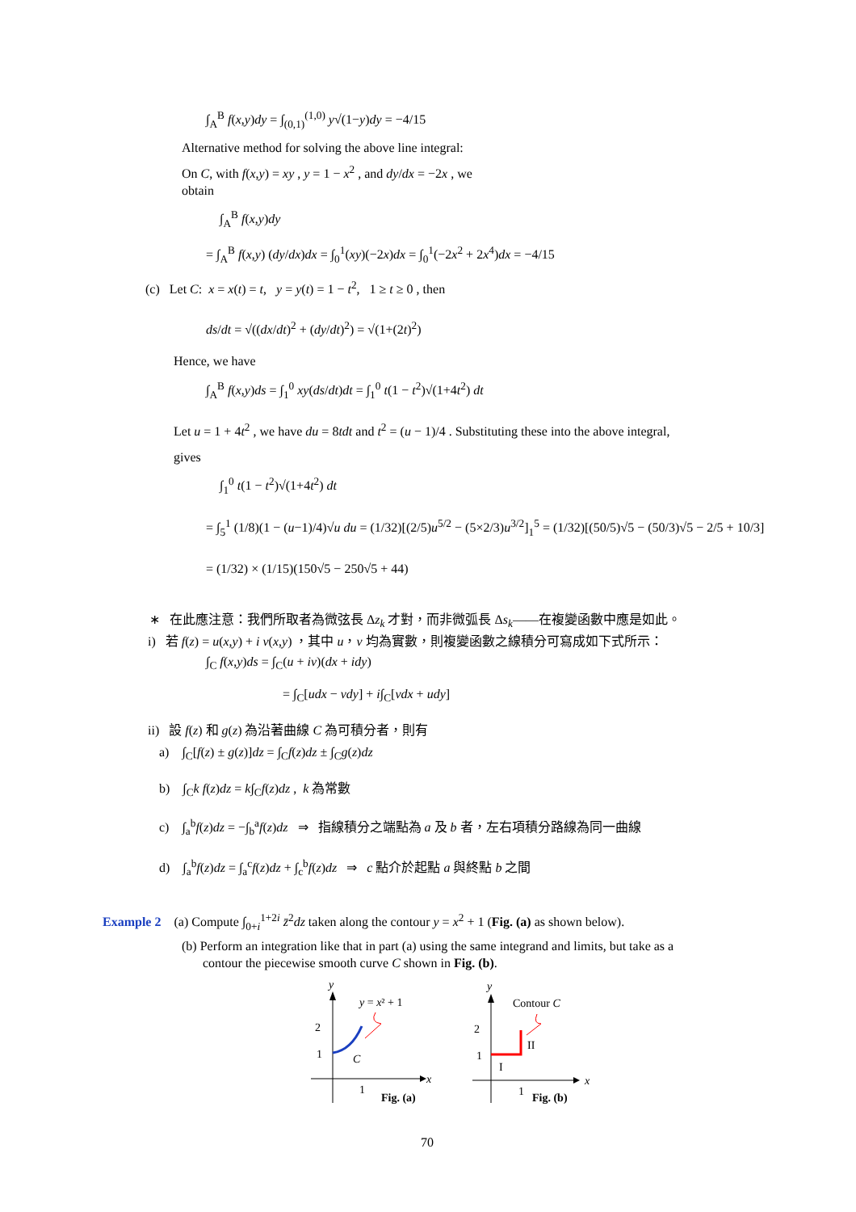∫<sub>A</sub><sup>B</sup> f(x,y)dy = ∫<sub>(0,1)</sub><sup>(1,0)</sup> y√(1−y)dy = −4/15
Alternative method for solving the above line integral:
On C, with f(x,y) = xy , y = 1 − x<sup>2</sup> , and dy/dx = −2x , we
obtain
∫<sub>A</sub><sup>B</sup> f(x,y)dy
= ∫<sub>A</sub><sup>B</sup> f(x,y) (dy/dx)dx = ∫<sub>0</sub><sup>1</sup>(xy)(−2x)dx = ∫<sub>0</sub><sup>1</sup>(−2x<sup>2</sup> + 2x<sup>4</sup>)dx = −4/15
(c) Let C: x = x(t) = t, y = y(t) = 1 − t<sup>2</sup>, 1 ≥ t ≥ 0 , then
ds/dt = √((dx/dt)<sup>2</sup> + (dy/dt)<sup>2</sup>) = √(1+(2t)<sup>2</sup>)
Hence, we have
∫<sub>A</sub><sup>B</sup> f(x,y)ds = ∫<sub>1</sub><sup>0</sup> xy(ds/dt)dt = ∫<sub>1</sub><sup>0</sup> t(1 − t<sup>2</sup>)√(1+4t<sup>2</sup>) dt
Let u = 1 + 4t<sup>2</sup> , we have du = 8tdt and t<sup>2</sup> = (u − 1)/4 . Substituting these into the above integral,
gives
∫<sub>1</sub><sup>0</sup> t(1 − t<sup>2</sup>)√(1+4t<sup>2</sup>) dt
= ∫<sub>5</sub><sup>1</sup> (1/8)(1 − (u−1)/4)√u du = (1/32)[(2/5)u<sup>5/2</sup> − (5×2/3)u<sup>3/2</sup>]<sub>1</sub><sup>5</sup> = (1/32)[(50/5)√5 − (50/3)√5 − 2/5 + 10/3]
= (1/32) × (1/15)(150√5 − 250√5 + 44)
∗ 在此應注意：我們所取者為微弦長 Δz<sub>k</sub> 才對，而非微弧長 Δs<sub>k</sub>——在複變函數中應是如此。
i) 若 f(z) = u(x,y) + i v(x,y) ，其中 u，v 均為實數，則複變函數之線積分可寫成如下式所示：
∫<sub>C</sub> f(x,y)ds = ∫<sub>C</sub>(u + iv)(dx + idy)
= ∫<sub>C</sub>[udx − vdy] + i∫<sub>C</sub>[vdx + udy]
ii) 設 f(z) 和 g(z) 為沿著曲線 C 為可積分者，則有
a) ∫<sub>C</sub>[f(z) ± g(z)]dz = ∫<sub>C</sub>f(z)dz ± ∫<sub>C</sub>g(z)dz
b) ∫<sub>C</sub>k f(z)dz = k∫<sub>C</sub>f(z)dz , k 為常數
c) ∫<sub>a</sub><sup>b</sup>f(z)dz = −∫<sub>b</sub><sup>a</sup>f(z)dz ⇒ 指線積分之端點為 a 及 b 者，左右項積分路線為同一曲線
d) ∫<sub>a</sub><sup>b</sup>f(z)dz = ∫<sub>a</sub><sup>c</sup>f(z)dz + ∫<sub>c</sub><sup>b</sup>f(z)dz ⇒ c 點介於起點 a 與終點 b 之間
Example 2 (a) Compute ∫<sub>0+i</sub><sup>1+2i</sup> z̄<sup>2</sup>dz taken along the contour y = x<sup>2</sup> + 1 (Fig. (a) as shown below).
(b) Perform an integration like that in part (a) using the same integrand and limits, but take as a
contour the piecewise smooth curve C shown in Fig. (b).
y
x
2
1
1
y = x² + 1
C
Fig. (a)
y
x
2
1
1
Contour C
I
II
Fig. (b)
70